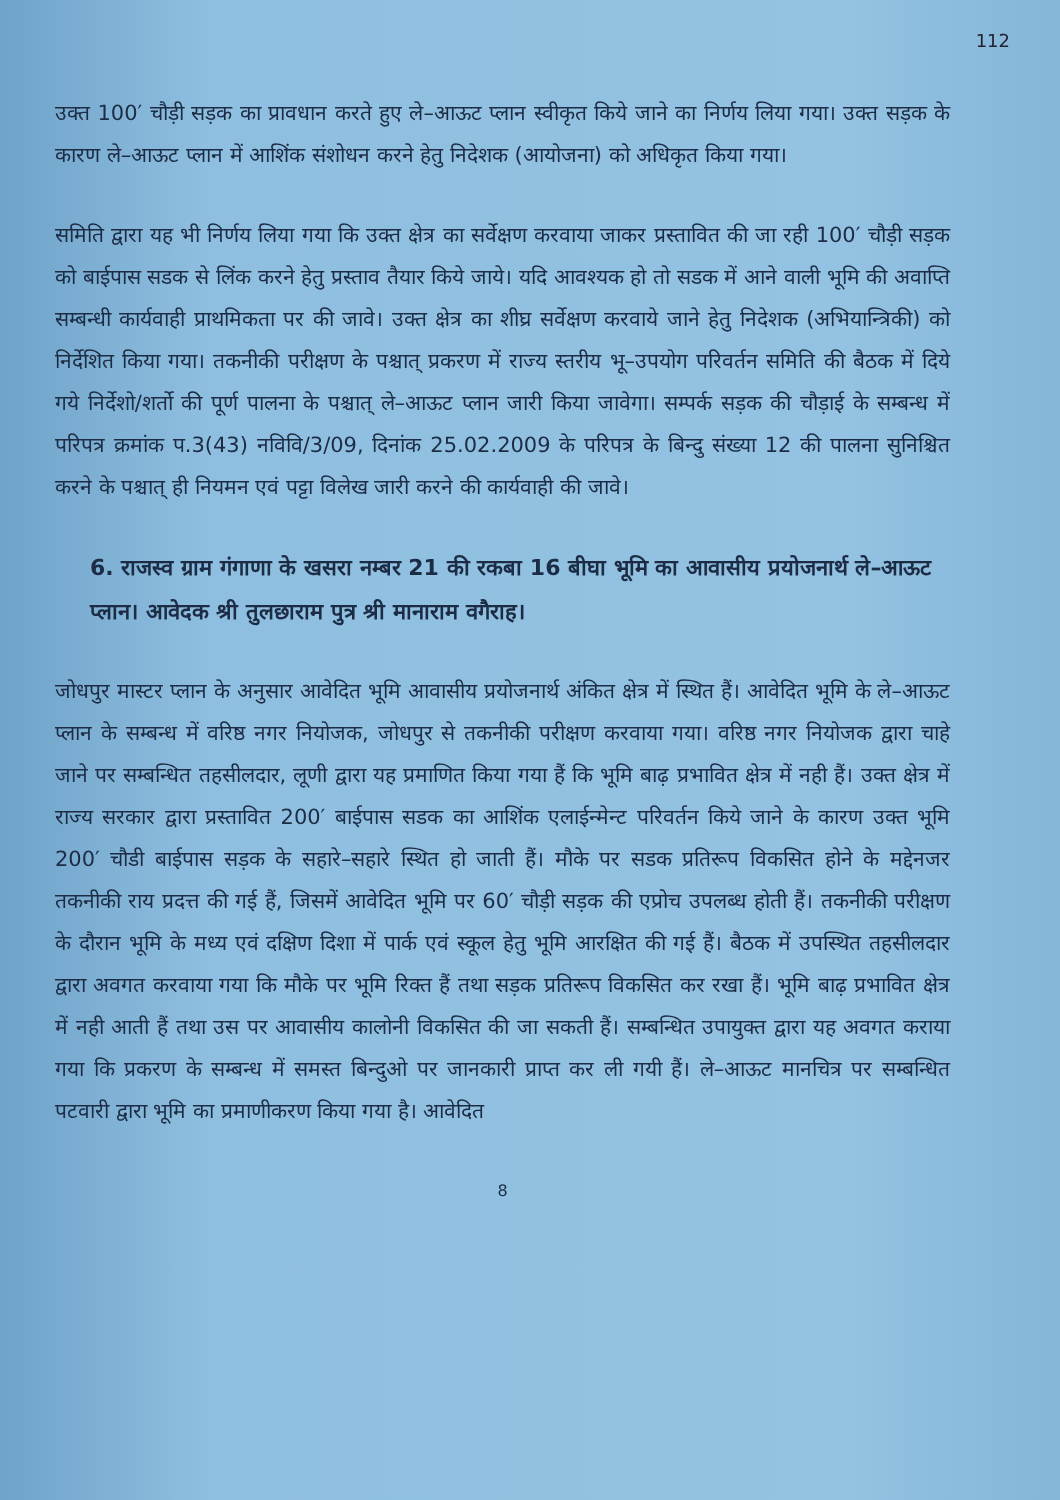112
उक्त 100′ चौड़ी सड़क का प्रावधान करते हुए ले–आऊट प्लान स्वीकृत किये जाने का निर्णय लिया गया। उक्त सड़क के कारण ले–आऊट प्लान में आशिंक संशोधन करने हेतु निदेशक (आयोजना) को अधिकृत किया गया।
समिति द्वारा यह भी निर्णय लिया गया कि उक्त क्षेत्र का सर्वेक्षण करवाया जाकर प्रस्तावित की जा रही 100′ चौड़ी सड़क को बाईपास सडक से लिंक करने हेतु प्रस्ताव तैयार किये जाये। यदि आवश्यक हो तो सडक में आने वाली भूमि की अवाप्ति सम्बन्धी कार्यवाही प्राथमिकता पर की जावे। उक्त क्षेत्र का शीघ्र सर्वेक्षण करवाये जाने हेतु निदेशक (अभियान्त्रिकी) को निर्देशित किया गया। तकनीकी परीक्षण के पश्चात् प्रकरण में राज्य स्तरीय भू–उपयोग परिवर्तन समिति की बैठक में दिये गये निर्देशो/शर्तो की पूर्ण पालना के पश्चात् ले–आऊट प्लान जारी किया जावेगा। सम्पर्क सड़क की चौड़ाई के सम्बन्ध में परिपत्र क्रमांक प.3(43) नविवि/3/09, दिनांक 25.02.2009 के परिपत्र के बिन्दु संख्या 12 की पालना सुनिश्चित करने के पश्चात् ही नियमन एवं पट्टा विलेख जारी करने की कार्यवाही की जावे।
6. राजस्व ग्राम गंगाणा के खसरा नम्बर 21 की रकबा 16 बीघा भूमि का आवासीय प्रयोजनार्थ ले–आऊट प्लान। आवेदक श्री तुलछाराम पुत्र श्री मानाराम वगैराह।
जोधपुर मास्टर प्लान के अनुसार आवेदित भूमि आवासीय प्रयोजनार्थ अंकित क्षेत्र में स्थित हैं। आवेदित भूमि के ले–आऊट प्लान के सम्बन्ध में वरिष्ठ नगर नियोजक, जोधपुर से तकनीकी परीक्षण करवाया गया। वरिष्ठ नगर नियोजक द्वारा चाहे जाने पर सम्बन्धित तहसीलदार, लूणी द्वारा यह प्रमाणित किया गया हैं कि भूमि बाढ़ प्रभावित क्षेत्र में नही हैं। उक्त क्षेत्र में राज्य सरकार द्वारा प्रस्तावित 200′ बाईपास सडक का आशिंक एलाईन्मेन्ट परिवर्तन किये जाने के कारण उक्त भूमि 200′ चौडी बाईपास सड़क के सहारे–सहारे स्थित हो जाती हैं। मौके पर सडक प्रतिरूप विकसित होने के मद्देनजर तकनीकी राय प्रदत्त की गई हैं, जिसमें आवेदित भूमि पर 60′ चौड़ी सड़क की एप्रोच उपलब्ध होती हैं। तकनीकी परीक्षण के दौरान भूमि के मध्य एवं दक्षिण दिशा में पार्क एवं स्कूल हेतु भूमि आरक्षित की गई हैं। बैठक में उपस्थित तहसीलदार द्वारा अवगत करवाया गया कि मौके पर भूमि रिक्त हैं तथा सड़क प्रतिरूप विकसित कर रखा हैं। भूमि बाढ़ प्रभावित क्षेत्र में नही आती हैं तथा उस पर आवासीय कालोनी विकसित की जा सकती हैं। सम्बन्धित उपायुक्त द्वारा यह अवगत कराया गया कि प्रकरण के सम्बन्ध में समस्त बिन्दुओ पर जानकारी प्राप्त कर ली गयी हैं। ले–आऊट मानचित्र पर सम्बन्धित पटवारी द्वारा भूमि का प्रमाणीकरण किया गया है। आवेदित
8